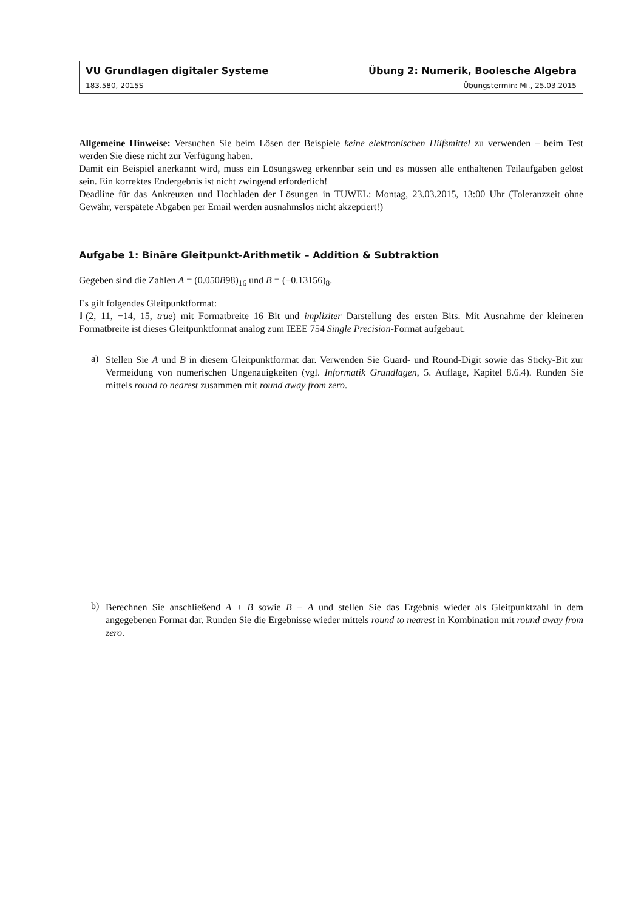VU Grundlagen digitaler Systeme Übung 2: Numerik, Boolesche Algebra
183.580, 2015S Übungstermin: Mi., 25.03.2015
Allgemeine Hinweise: Versuchen Sie beim Lösen der Beispiele keine elektronischen Hilfsmittel zu verwenden – beim Test werden Sie diese nicht zur Verfügung haben.
Damit ein Beispiel anerkannt wird, muss ein Lösungsweg erkennbar sein und es müssen alle enthaltenen Teilaufgaben gelöst sein. Ein korrektes Endergebnis ist nicht zwingend erforderlich!
Deadline für das Ankreuzen und Hochladen der Lösungen in TUWEL: Montag, 23.03.2015, 13:00 Uhr (Toleranzzeit ohne Gewähr, verspätete Abgaben per Email werden ausnahmslos nicht akzeptiert!)
Aufgabe 1: Binäre Gleitpunkt-Arithmetik – Addition & Subtraktion
Gegeben sind die Zahlen A = (0.050B98)<sub>16</sub> und B = (−0.13156)<sub>8</sub>.
Es gilt folgendes Gleitpunktformat:
𝔽(2, 11, −14, 15, true) mit Formatbreite 16 Bit und impliziter Darstellung des ersten Bits. Mit Ausnahme der kleineren Formatbreite ist dieses Gleitpunktformat analog zum IEEE 754 Single Precision-Format aufgebaut.
a)
Stellen Sie A und B in diesem Gleitpunktformat dar. Verwenden Sie Guard- und Round-Digit sowie das Sticky-Bit zur Vermeidung von numerischen Ungenauigkeiten (vgl. Informatik Grundlagen, 5. Auflage, Kapitel 8.6.4). Runden Sie mittels round to nearest zusammen mit round away from zero.
b)
Berechnen Sie anschließend A + B sowie B − A und stellen Sie das Ergebnis wieder als Gleitpunktzahl in dem angegebenen Format dar. Runden Sie die Ergebnisse wieder mittels round to nearest in Kombination mit round away from zero.